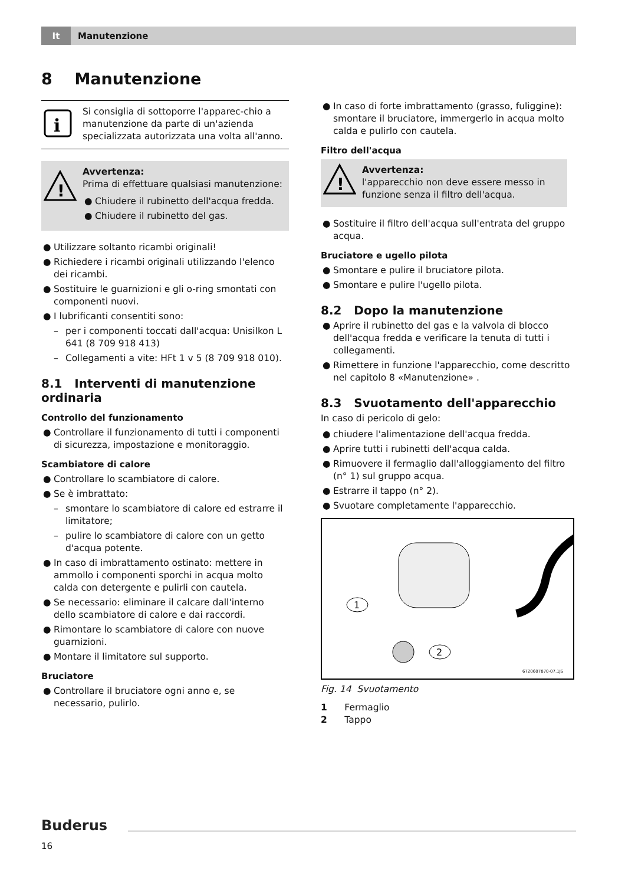It Manutenzione
8 Manutenzione
i
Si consiglia di sottoporre l'apparec-chio a manutenzione da parte di un'azienda specializzata autorizzata una volta all'anno.
!
Avvertenza:
Prima di effettuare qualsiasi manutenzione:
● Chiudere il rubinetto dell'acqua fredda.
● Chiudere il rubinetto del gas.
● Utilizzare soltanto ricambi originali!
● Richiedere i ricambi originali utilizzando l'elenco dei ricambi.
● Sostituire le guarnizioni e gli o-ring smontati con componenti nuovi.
● I lubrificanti consentiti sono:
– per i componenti toccati dall'acqua: Unisilkon L 641 (8 709 918 413)
– Collegamenti a vite: HFt 1 v 5 (8 709 918 010).
8.1 Interventi di manutenzione ordinaria
Controllo del funzionamento
● Controllare il funzionamento di tutti i componenti di sicurezza, impostazione e monitoraggio.
Scambiatore di calore
● Controllare lo scambiatore di calore.
● Se è imbrattato:
– smontare lo scambiatore di calore ed estrarre il limitatore;
– pulire lo scambiatore di calore con un getto d'acqua potente.
● In caso di imbrattamento ostinato: mettere in ammollo i componenti sporchi in acqua molto calda con detergente e pulirli con cautela.
● Se necessario: eliminare il calcare dall'interno dello scambiatore di calore e dai raccordi.
● Rimontare lo scambiatore di calore con nuove guarnizioni.
● Montare il limitatore sul supporto.
Bruciatore
● Controllare il bruciatore ogni anno e, se necessario, pulirlo.
● In caso di forte imbrattamento (grasso, fuliggine): smontare il bruciatore, immergerlo in acqua molto calda e pulirlo con cautela.
Filtro dell'acqua
!
Avvertenza:
l'apparecchio non deve essere messo in funzione senza il filtro dell'acqua.
● Sostituire il filtro dell'acqua sull'entrata del gruppo acqua.
Bruciatore e ugello pilota
● Smontare e pulire il bruciatore pilota.
● Smontare e pulire l'ugello pilota.
8.2 Dopo la manutenzione
● Aprire il rubinetto del gas e la valvola di blocco dell'acqua fredda e verificare la tenuta di tutti i collegamenti.
● Rimettere in funzione l'apparecchio, come descritto nel capitolo 8 «Manutenzione» .
8.3 Svuotamento dell'apparecchio
In caso di pericolo di gelo:
● chiudere l'alimentazione dell'acqua fredda.
● Aprire tutti i rubinetti dell'acqua calda.
● Rimuovere il fermaglio dall'alloggiamento del filtro (n° 1) sul gruppo acqua.
● Estrarre il tappo (n° 2).
● Svuotare completamente l'apparecchio.
1
2
6720607870-07.1JS
Fig. 14 Svuotamento
1 Fermaglio
2 Tappo
Buderus
16